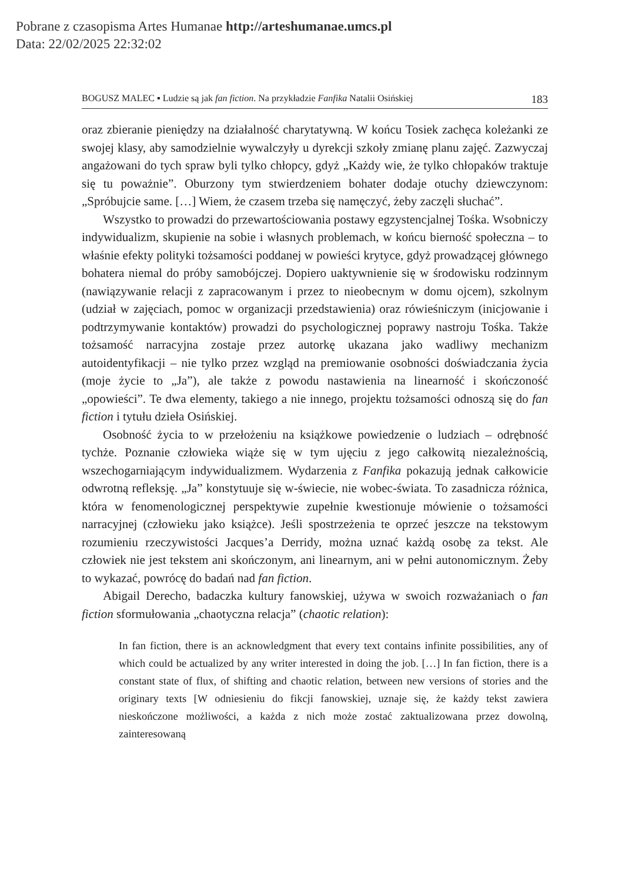Pobrane z czasopisma Artes Humanae http://arteshumanae.umcs.pl
Data: 22/02/2025 22:32:02
BOGUSZ MALEC ▪ Ludzie są jak fan fiction. Na przykładzie Fanfika Natalii Osińskiej 183
oraz zbieranie pieniędzy na działalność charytatywną. W końcu Tosiek zachęca koleżanki ze swojej klasy, aby samodzielnie wywalczyły u dyrekcji szkoły zmianę planu zajęć. Zazwyczaj angażowani do tych spraw byli tylko chłopcy, gdyż „Każdy wie, że tylko chłopaków traktuje się tu poważnie”. Oburzony tym stwierdzeniem bohater dodaje otuchy dziewczynom: „Spróbujcie same. […] Wiem, że czasem trzeba się namęczyć, żeby zaczęli słuchać”.
Wszystko to prowadzi do przewartościowania postawy egzystencjalnej Tośka. Wsobniczy indywidualizm, skupienie na sobie i własnych problemach, w końcu bierność społeczna – to właśnie efekty polityki tożsamości poddanej w powieści krytyce, gdyż prowadzącej głównego bohatera niemal do próby samobójczej. Dopiero uaktywnienie się w środowisku rodzinnym (nawiązywanie relacji z zapracowanym i przez to nieobecnym w domu ojcem), szkolnym (udział w zajęciach, pomoc w organizacji przedstawienia) oraz rówieśniczym (inicjowanie i podtrzymywanie kontaktów) prowadzi do psychologicznej poprawy nastroju Tośka. Także tożsamość narracyjna zostaje przez autorkę ukazana jako wadliwy mechanizm autoidentyfikacji – nie tylko przez wzgląd na premiowanie osobności doświadczania życia (moje życie to „Ja”), ale także z powodu nastawienia na linearność i skończoność „opowieści”. Te dwa elementy, takiego a nie innego, projektu tożsamości odnoszą się do fan fiction i tytułu dzieła Osińskiej.
Osobność życia to w przełożeniu na książkowe powiedzenie o ludziach – odrębność tychże. Poznanie człowieka wiąże się w tym ujęciu z jego całkowitą niezależnością, wszechogarniającym indywidualizmem. Wydarzenia z Fanfika pokazują jednak całkowicie odwrotną refleksję. „Ja” konstytuuje się w-świecie, nie wobec-świata. To zasadnicza różnica, która w fenomenologicznej perspektywie zupełnie kwestionuje mówienie o tożsamości narracyjnej (człowieku jako książce). Jeśli spostrzeżenia te oprzeć jeszcze na tekstowym rozumieniu rzeczywistości Jacques’a Derridy, można uznać każdą osobę za tekst. Ale człowiek nie jest tekstem ani skończonym, ani linearnym, ani w pełni autonomicznym. Żeby to wykazać, powrócę do badań nad fan fiction.
Abigail Derecho, badaczka kultury fanowskiej, używa w swoich rozważaniach o fan fiction sformułowania „chaotyczna relacja” (chaotic relation):
In fan fiction, there is an acknowledgment that every text contains infinite possibilities, any of which could be actualized by any writer interested in doing the job. […] In fan fiction, there is a constant state of flux, of shifting and chaotic relation, between new versions of stories and the originary texts [W odniesieniu do fikcji fanowskiej, uznaje się, że każdy tekst zawiera nieskończone możliwości, a każda z nich może zostać zaktualizowana przez dowolną, zainteresowaną